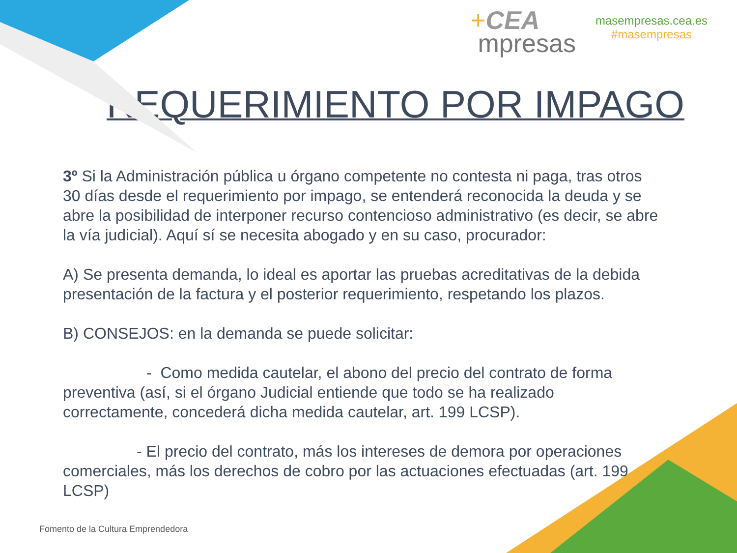+CEA
mpresas
masempresas.cea.es
#masempresas
REQUERIMIENTO POR IMPAGO
3º Si la Administración pública u órgano competente no contesta ni paga, tras otros 30 días desde el requerimiento por impago, se entenderá reconocida la deuda y se abre la posibilidad de interponer recurso contencioso administrativo (es decir, se abre la vía judicial). Aquí sí se necesita abogado y en su caso, procurador:
A) Se presenta demanda, lo ideal es aportar las pruebas acreditativas de la debida presentación de la factura y el posterior requerimiento, respetando los plazos.
B) CONSEJOS: en la demanda se puede solicitar:
- Como medida cautelar, el abono del precio del contrato de forma preventiva (así, si el órgano Judicial entiende que todo se ha realizado correctamente, concederá dicha medida cautelar, art. 199 LCSP).
- El precio del contrato, más los intereses de demora por operaciones comerciales, más los derechos de cobro por las actuaciones efectuadas (art. 199 LCSP)
Fomento de la Cultura Emprendedora